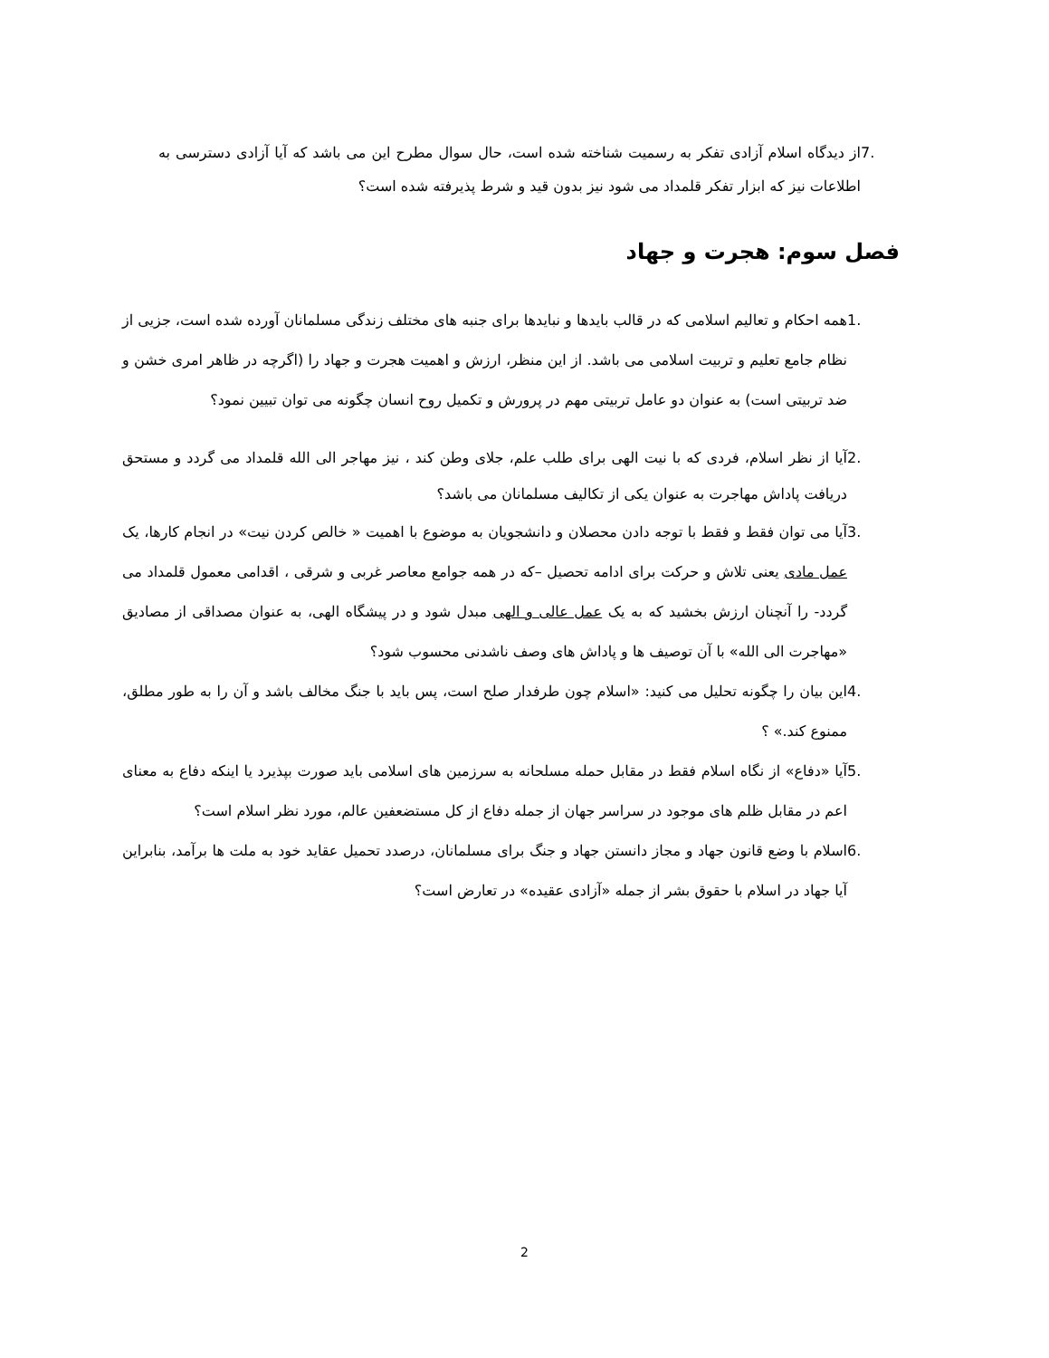7. از دیدگاه اسلام آزادی تفکر به رسمیت شناخته شده است، حال سوال مطرح این می باشد که آیا آزادی دسترسی به اطلاعات نیز که ابزار تفکر قلمداد می شود نیز بدون قید و شرط پذیرفته شده است؟
فصل سوم: هجرت و جهاد
1. همه احکام و تعالیم اسلامی که در قالب بایدها و نبایدها برای جنبه های مختلف زندگی مسلمانان آورده شده است، جزیی از نظام جامع تعلیم و تربیت اسلامی می باشد. از این منظر، ارزش و اهمیت هجرت و جهاد را (اگرچه در ظاهر امری خشن و ضد تربیتی است) به عنوان دو عامل تربیتی مهم در پرورش و تکمیل روح انسان چگونه می توان تبیین نمود؟
2. آیا از نظر اسلام، فردی که با نیت الهی برای طلب علم، جلای وطن کند ، نیز مهاجر الی الله قلمداد می گردد و مستحق دریافت پاداش مهاجرت به عنوان یکی از تکالیف مسلمانان می باشد؟
3. آیا می توان فقط و فقط با توجه دادن محصلان و دانشجویان به موضوع با اهمیت « خالص کردن نیت» در انجام کارها، یک عمل مادی یعنی تلاش و حرکت برای ادامه تحصیل –که در همه جوامع معاصر غربی و شرقی ، اقدامی معمول قلمداد می گردد- را آنچنان ارزش بخشید که به یک عمل عالی و الهی مبدل شود و در پیشگاه الهی، به عنوان مصداقی از مصادیق «مهاجرت الی الله» با آن توصیف ها و پاداش های وصف ناشدنی محسوب شود؟
4. این بیان را چگونه تحلیل می کنید: «اسلام چون طرفدار صلح است، پس باید با جنگ مخالف باشد و آن را به طور مطلق، ممنوع کند.» ؟
5. آیا «دفاع» از نگاه اسلام فقط در مقابل حمله مسلحانه به سرزمین های اسلامی باید صورت بپذیرد یا اینکه دفاع به معنای اعم در مقابل ظلم های موجود در سراسر جهان از جمله دفاع از کل مستضعفین عالم، مورد نظر اسلام است؟
6. اسلام با وضع قانون جهاد و مجاز دانستن جهاد و جنگ برای مسلمانان، درصدد تحمیل عقاید خود به ملت ها برآمد، بنابراین آیا جهاد در اسلام با حقوق بشر از جمله «آزادی عقیده» در تعارض است؟
2